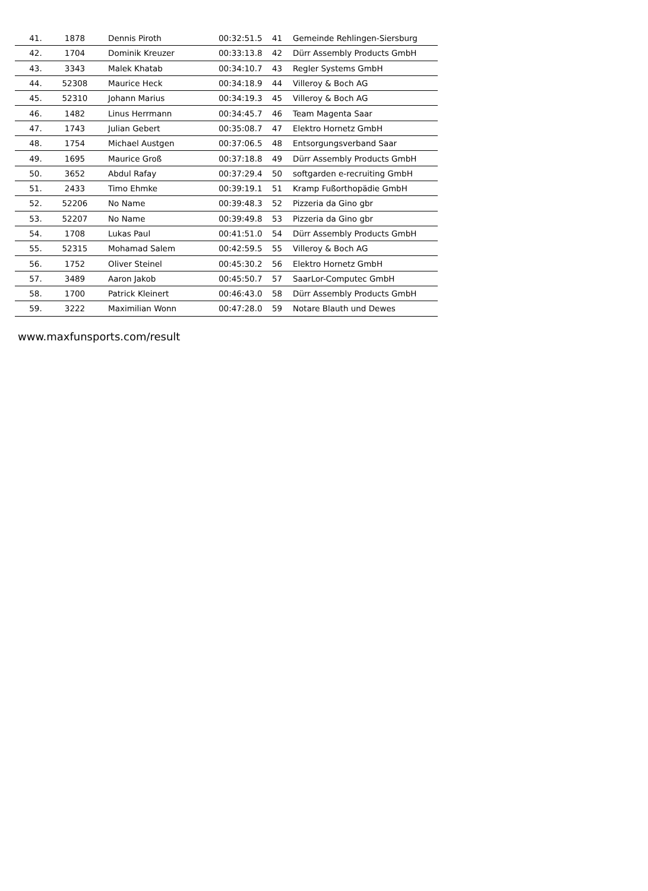| 41. | 1878 | Dennis Piroth | 00:32:51.5 | 41 | Gemeinde Rehlingen-Siersburg |
| 42. | 1704 | Dominik Kreuzer | 00:33:13.8 | 42 | Dürr Assembly Products GmbH |
| 43. | 3343 | Malek Khatab | 00:34:10.7 | 43 | Regler Systems GmbH |
| 44. | 52308 | Maurice Heck | 00:34:18.9 | 44 | Villeroy & Boch AG |
| 45. | 52310 | Johann Marius | 00:34:19.3 | 45 | Villeroy & Boch AG |
| 46. | 1482 | Linus Herrmann | 00:34:45.7 | 46 | Team Magenta Saar |
| 47. | 1743 | Julian Gebert | 00:35:08.7 | 47 | Elektro Hornetz GmbH |
| 48. | 1754 | Michael Austgen | 00:37:06.5 | 48 | Entsorgungsverband Saar |
| 49. | 1695 | Maurice Groß | 00:37:18.8 | 49 | Dürr Assembly Products GmbH |
| 50. | 3652 | Abdul Rafay | 00:37:29.4 | 50 | softgarden e-recruiting GmbH |
| 51. | 2433 | Timo Ehmke | 00:39:19.1 | 51 | Kramp Fußorthopädie GmbH |
| 52. | 52206 | No Name | 00:39:48.3 | 52 | Pizzeria da Gino gbr |
| 53. | 52207 | No Name | 00:39:49.8 | 53 | Pizzeria da Gino gbr |
| 54. | 1708 | Lukas Paul | 00:41:51.0 | 54 | Dürr Assembly Products GmbH |
| 55. | 52315 | Mohamad Salem | 00:42:59.5 | 55 | Villeroy & Boch AG |
| 56. | 1752 | Oliver Steinel | 00:45:30.2 | 56 | Elektro Hornetz GmbH |
| 57. | 3489 | Aaron Jakob | 00:45:50.7 | 57 | SaarLor-Computec GmbH |
| 58. | 1700 | Patrick Kleinert | 00:46:43.0 | 58 | Dürr Assembly Products GmbH |
| 59. | 3222 | Maximilian Wonn | 00:47:28.0 | 59 | Notare Blauth und Dewes |
www.maxfunsports.com/result